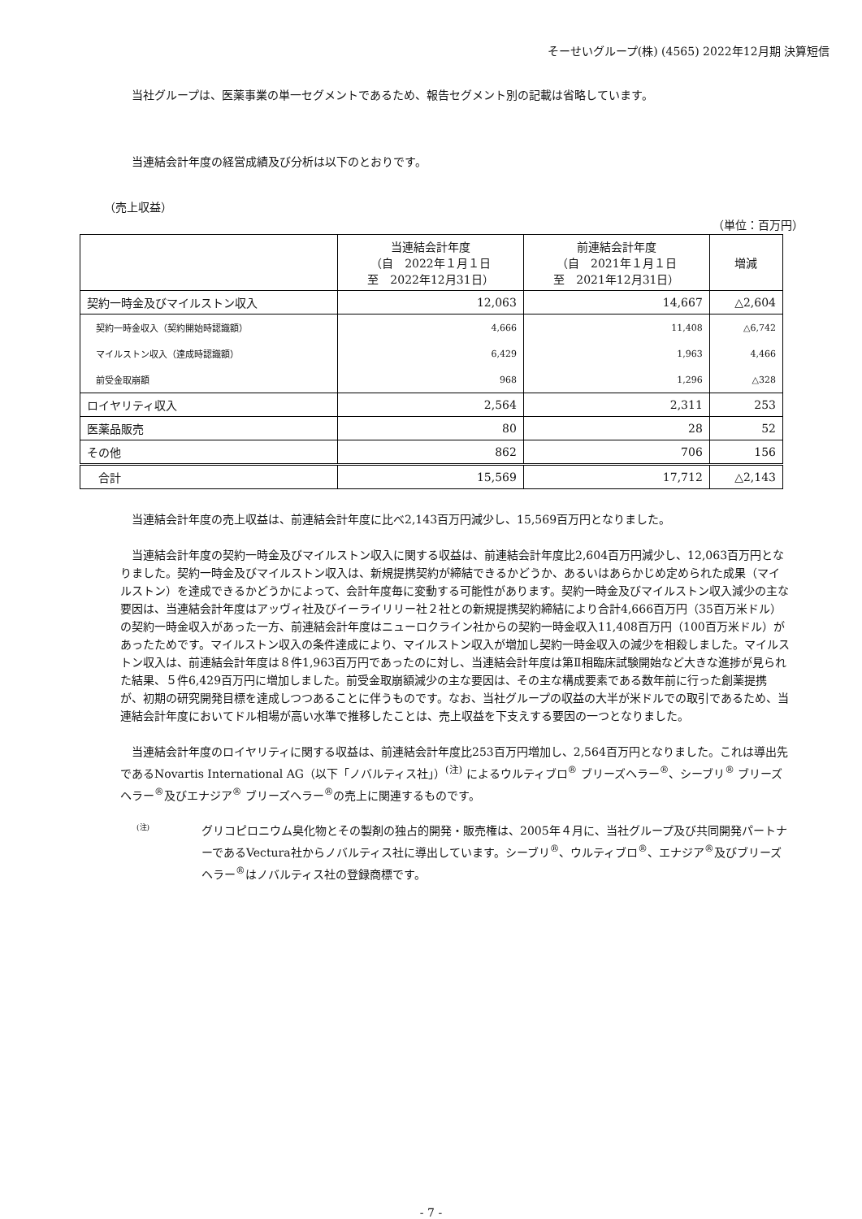そーせいグループ(株) (4565) 2022年12月期 決算短信
当社グループは、医薬事業の単一セグメントであるため、報告セグメント別の記載は省略しています。
当連結会計年度の経営成績及び分析は以下のとおりです。
（売上収益）
（単位：百万円）
| | 当連結会計年度 （自 2022年１月１日 至 2022年12月31日） | 前連結会計年度 （自 2021年１月１日 至 2021年12月31日） | 増減 |
| --- | --- | --- | --- |
| 契約一時金及びマイルストン収入 | 12,063 | 14,667 | △2,604 |
| 契約一時金収入（契約開始時認識額） | 4,666 | 11,408 | △6,742 |
| マイルストン収入（達成時認識額） | 6,429 | 1,963 | 4,466 |
| 前受金取崩額 | 968 | 1,296 | △328 |
| ロイヤリティ収入 | 2,564 | 2,311 | 253 |
| 医薬品販売 | 80 | 28 | 52 |
| その他 | 862 | 706 | 156 |
| 合計 | 15,569 | 17,712 | △2,143 |
当連結会計年度の売上収益は、前連結会計年度に比べ2,143百万円減少し、15,569百万円となりました。
当連結会計年度の契約一時金及びマイルストン収入に関する収益は、前連結会計年度比2,604百万円減少し、12,063百万円となりました。契約一時金及びマイルストン収入は、新規提携契約が締結できるかどうか、あるいはあらかじめ定められた成果（マイルストン）を達成できるかどうかによって、会計年度毎に変動する可能性があります。契約一時金及びマイルストン収入減少の主な要因は、当連結会計年度はアッヴィ社及びイーライリリー社２社との新規提携契約締結により合計4,666百万円（35百万米ドル）の契約一時金収入があった一方、前連結会計年度はニューロクライン社からの契約一時金収入11,408百万円（100百万米ドル）があったためです。マイルストン収入の条件達成により、マイルストン収入が増加し契約一時金収入の減少を相殺しました。マイルストン収入は、前連結会計年度は８件1,963百万円であったのに対し、当連結会計年度は第Ⅱ相臨床試験開始など大きな進捗が見られた結果、５件6,429百万円に増加しました。前受金取崩額減少の主な要因は、その主な構成要素である数年前に行った創薬提携が、初期の研究開発目標を達成しつつあることに伴うものです。なお、当社グループの収益の大半が米ドルでの取引であるため、当連結会計年度においてドル相場が高い水準で推移したことは、売上収益を下支えする要因の一つとなりました。
当連結会計年度のロイヤリティに関する収益は、前連結会計年度比253百万円増加し、2,564百万円となりました。これは導出先であるNovartis International AG（以下「ノバルティス社」）<sup>(注)</sup> によるウルティブロ<sup>®</sup> ブリーズヘラー<sup>®</sup>、シーブリ<sup>®</sup> ブリーズヘラー<sup>®</sup>及びエナジア<sup>®</sup> ブリーズヘラー<sup>®</sup>の売上に関連するものです。
(注)
グリコピロニウム臭化物とその製剤の独占的開発・販売権は、2005年４月に、当社グループ及び共同開発パートナーであるVectura社からノバルティス社に導出しています。シーブリ<sup>®</sup>、ウルティブロ<sup>®</sup>、エナジア<sup>®</sup>及びブリーズヘラー<sup>®</sup>はノバルティス社の登録商標です。
- 7 -